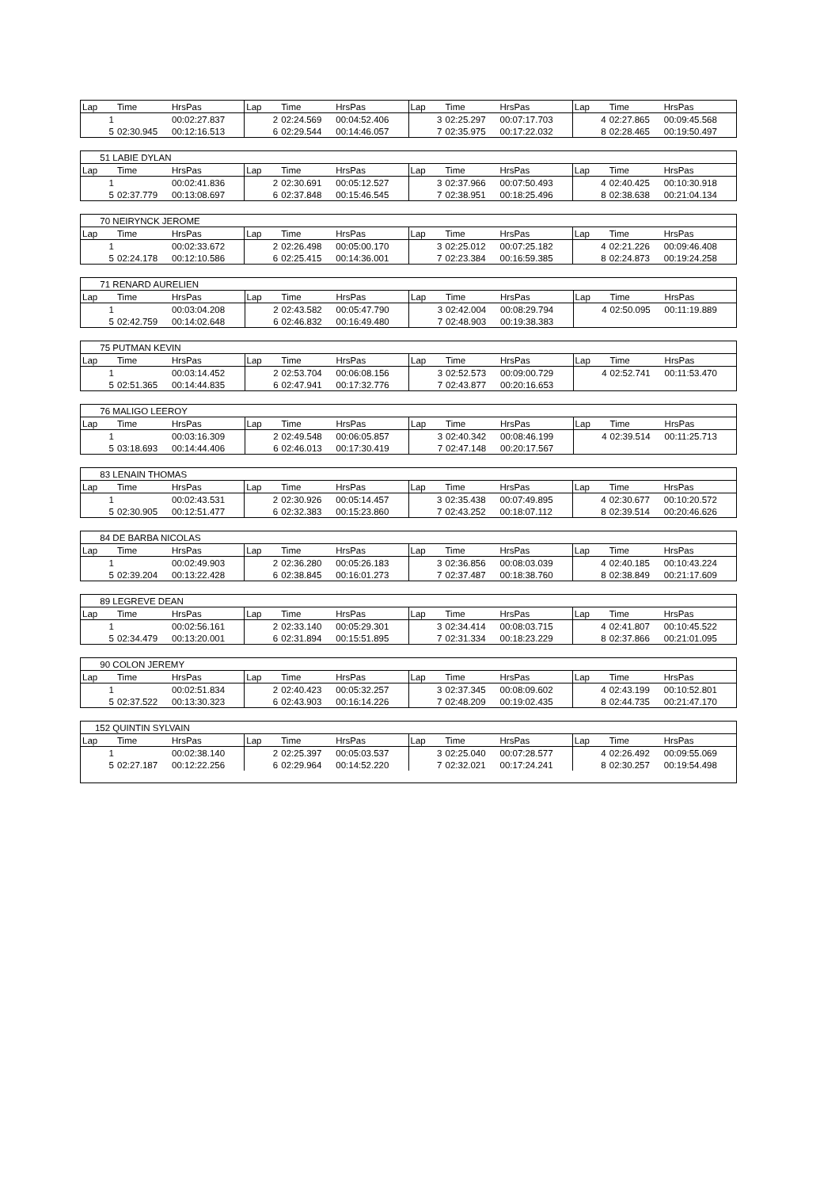| Lap | Time | HrsPas | Lap | Time | HrsPas | Lap | Time | HrsPas | Lap | Time | HrsPas |
| --- | --- | --- | --- | --- | --- | --- | --- | --- | --- | --- | --- |
| 1 | | 00:02:27.837 | 2 | 02:24.569 | 00:04:52.406 | 3 | 02:25.297 | 00:07:17.703 | 4 | 02:27.865 | 00:09:45.568 |
| 5 | 02:30.945 | 00:12:16.513 | 6 | 02:29.544 | 00:14:46.057 | 7 | 02:35.975 | 00:17:22.032 | 8 | 02:28.465 | 00:19:50.497 |
| 51 LABIE DYLAN | | | | | | | | | | | |
| Lap | Time | HrsPas | Lap | Time | HrsPas | Lap | Time | HrsPas | Lap | Time | HrsPas |
| 1 | | 00:02:41.836 | 2 | 02:30.691 | 00:05:12.527 | 3 | 02:37.966 | 00:07:50.493 | 4 | 02:40.425 | 00:10:30.918 |
| 5 | 02:37.779 | 00:13:08.697 | 6 | 02:37.848 | 00:15:46.545 | 7 | 02:38.951 | 00:18:25.496 | 8 | 02:38.638 | 00:21:04.134 |
| 70 NEIRYNCK JEROME | | | | | | | | | | | |
| Lap | Time | HrsPas | Lap | Time | HrsPas | Lap | Time | HrsPas | Lap | Time | HrsPas |
| 1 | | 00:02:33.672 | 2 | 02:26.498 | 00:05:00.170 | 3 | 02:25.012 | 00:07:25.182 | 4 | 02:21.226 | 00:09:46.408 |
| 5 | 02:24.178 | 00:12:10.586 | 6 | 02:25.415 | 00:14:36.001 | 7 | 02:23.384 | 00:16:59.385 | 8 | 02:24.873 | 00:19:24.258 |
| 71 RENARD AURELIEN | | | | | | | | | | | |
| Lap | Time | HrsPas | Lap | Time | HrsPas | Lap | Time | HrsPas | Lap | Time | HrsPas |
| 1 | | 00:03:04.208 | 2 | 02:43.582 | 00:05:47.790 | 3 | 02:42.004 | 00:08:29.794 | 4 | 02:50.095 | 00:11:19.889 |
| 5 | 02:42.759 | 00:14:02.648 | 6 | 02:46.832 | 00:16:49.480 | 7 | 02:48.903 | 00:19:38.383 | | | |
| 75 PUTMAN KEVIN | | | | | | | | | | | |
| Lap | Time | HrsPas | Lap | Time | HrsPas | Lap | Time | HrsPas | Lap | Time | HrsPas |
| 1 | | 00:03:14.452 | 2 | 02:53.704 | 00:06:08.156 | 3 | 02:52.573 | 00:09:00.729 | 4 | 02:52.741 | 00:11:53.470 |
| 5 | 02:51.365 | 00:14:44.835 | 6 | 02:47.941 | 00:17:32.776 | 7 | 02:43.877 | 00:20:16.653 | | | |
| 76 MALIGO LEEROY | | | | | | | | | | | |
| Lap | Time | HrsPas | Lap | Time | HrsPas | Lap | Time | HrsPas | Lap | Time | HrsPas |
| 1 | | 00:03:16.309 | 2 | 02:49.548 | 00:06:05.857 | 3 | 02:40.342 | 00:08:46.199 | 4 | 02:39.514 | 00:11:25.713 |
| 5 | 03:18.693 | 00:14:44.406 | 6 | 02:46.013 | 00:17:30.419 | 7 | 02:47.148 | 00:20:17.567 | | | |
| 83 LENAIN THOMAS | | | | | | | | | | | |
| Lap | Time | HrsPas | Lap | Time | HrsPas | Lap | Time | HrsPas | Lap | Time | HrsPas |
| 1 | | 00:02:43.531 | 2 | 02:30.926 | 00:05:14.457 | 3 | 02:35.438 | 00:07:49.895 | 4 | 02:30.677 | 00:10:20.572 |
| 5 | 02:30.905 | 00:12:51.477 | 6 | 02:32.383 | 00:15:23.860 | 7 | 02:43.252 | 00:18:07.112 | 8 | 02:39.514 | 00:20:46.626 |
| 84 DE BARBA NICOLAS | | | | | | | | | | | |
| Lap | Time | HrsPas | Lap | Time | HrsPas | Lap | Time | HrsPas | Lap | Time | HrsPas |
| 1 | | 00:02:49.903 | 2 | 02:36.280 | 00:05:26.183 | 3 | 02:36.856 | 00:08:03.039 | 4 | 02:40.185 | 00:10:43.224 |
| 5 | 02:39.204 | 00:13:22.428 | 6 | 02:38.845 | 00:16:01.273 | 7 | 02:37.487 | 00:18:38.760 | 8 | 02:38.849 | 00:21:17.609 |
| 89 LEGREVE DEAN | | | | | | | | | | | |
| Lap | Time | HrsPas | Lap | Time | HrsPas | Lap | Time | HrsPas | Lap | Time | HrsPas |
| 1 | | 00:02:56.161 | 2 | 02:33.140 | 00:05:29.301 | 3 | 02:34.414 | 00:08:03.715 | 4 | 02:41.807 | 00:10:45.522 |
| 5 | 02:34.479 | 00:13:20.001 | 6 | 02:31.894 | 00:15:51.895 | 7 | 02:31.334 | 00:18:23.229 | 8 | 02:37.866 | 00:21:01.095 |
| 90 COLON JEREMY | | | | | | | | | | | |
| Lap | Time | HrsPas | Lap | Time | HrsPas | Lap | Time | HrsPas | Lap | Time | HrsPas |
| 1 | | 00:02:51.834 | 2 | 02:40.423 | 00:05:32.257 | 3 | 02:37.345 | 00:08:09.602 | 4 | 02:43.199 | 00:10:52.801 |
| 5 | 02:37.522 | 00:13:30.323 | 6 | 02:43.903 | 00:16:14.226 | 7 | 02:48.209 | 00:19:02.435 | 8 | 02:44.735 | 00:21:47.170 |
| 152 QUINTIN SYLVAIN | | | | | | | | | | | |
| Lap | Time | HrsPas | Lap | Time | HrsPas | Lap | Time | HrsPas | Lap | Time | HrsPas |
| 1 | | 00:02:38.140 | 2 | 02:25.397 | 00:05:03.537 | 3 | 02:25.040 | 00:07:28.577 | 4 | 02:26.492 | 00:09:55.069 |
| 5 | 02:27.187 | 00:12:22.256 | 6 | 02:29.964 | 00:14:52.220 | 7 | 02:32.021 | 00:17:24.241 | 8 | 02:30.257 | 00:19:54.498 |